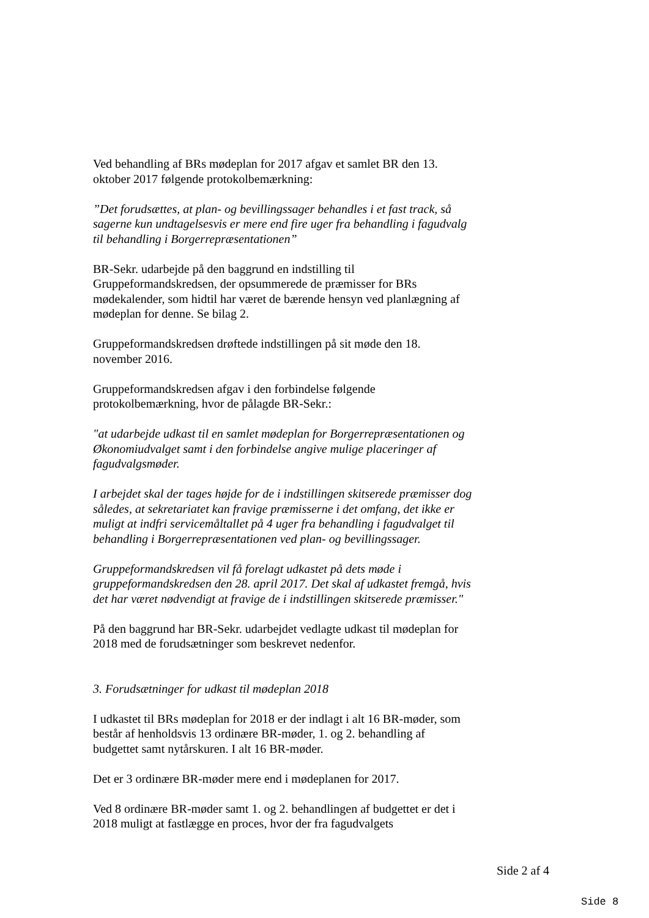Ved behandling af BRs mødeplan for 2017 afgav et samlet BR den 13. oktober 2017 følgende protokolbemærkning:
”Det forudsættes, at plan- og bevillingssager behandles i et fast track, så sagerne kun undtagelsesvis er mere end fire uger fra behandling i fagudvalg til behandling i Borgerrepræsentationen”
BR-Sekr. udarbejde på den baggrund en indstilling til Gruppeformandskredsen, der opsummerede de præmisser for BRs mødekalender, som hidtil har været de bærende hensyn ved planlægning af mødeplan for denne. Se bilag 2.
Gruppeformandskredsen drøftede indstillingen på sit møde den 18. november 2016.
Gruppeformandskredsen afgav i den forbindelse følgende protokolbemærkning, hvor de pålagde BR-Sekr.:
"at udarbejde udkast til en samlet mødeplan for Borgerrepræsentationen og Økonomiudvalget samt i den forbindelse angive mulige placeringer af fagudvalgsmøder.
I arbejdet skal der tages højde for de i indstillingen skitserede præmisser dog således, at sekretariatet kan fravige præmisserne i det omfang, det ikke er muligt at indfri servicemåltallet på 4 uger fra behandling i fagudvalget til behandling i Borgerrepræsentationen ved plan- og bevillingssager.
Gruppeformandskredsen vil få forelagt udkastet på dets møde i gruppeformandskredsen den 28. april 2017. Det skal af udkastet fremgå, hvis det har været nødvendigt at fravige de i indstillingen skitserede præmisser."
På den baggrund har BR-Sekr. udarbejdet vedlagte udkast til mødeplan for 2018 med de forudsætninger som beskrevet nedenfor.
3. Forudsætninger for udkast til mødeplan 2018
I udkastet til BRs mødeplan for 2018 er der indlagt i alt 16 BR-møder, som består af henholdsvis 13 ordinære BR-møder, 1. og 2. behandling af budgettet samt nytårskuren. I alt 16 BR-møder.
Det er 3 ordinære BR-møder mere end i mødeplanen for 2017.
Ved 8 ordinære BR-møder samt 1. og 2. behandlingen af budgettet er det i 2018 muligt at fastlægge en proces, hvor der fra fagudvalgets
Side 2 af 4
Side 8